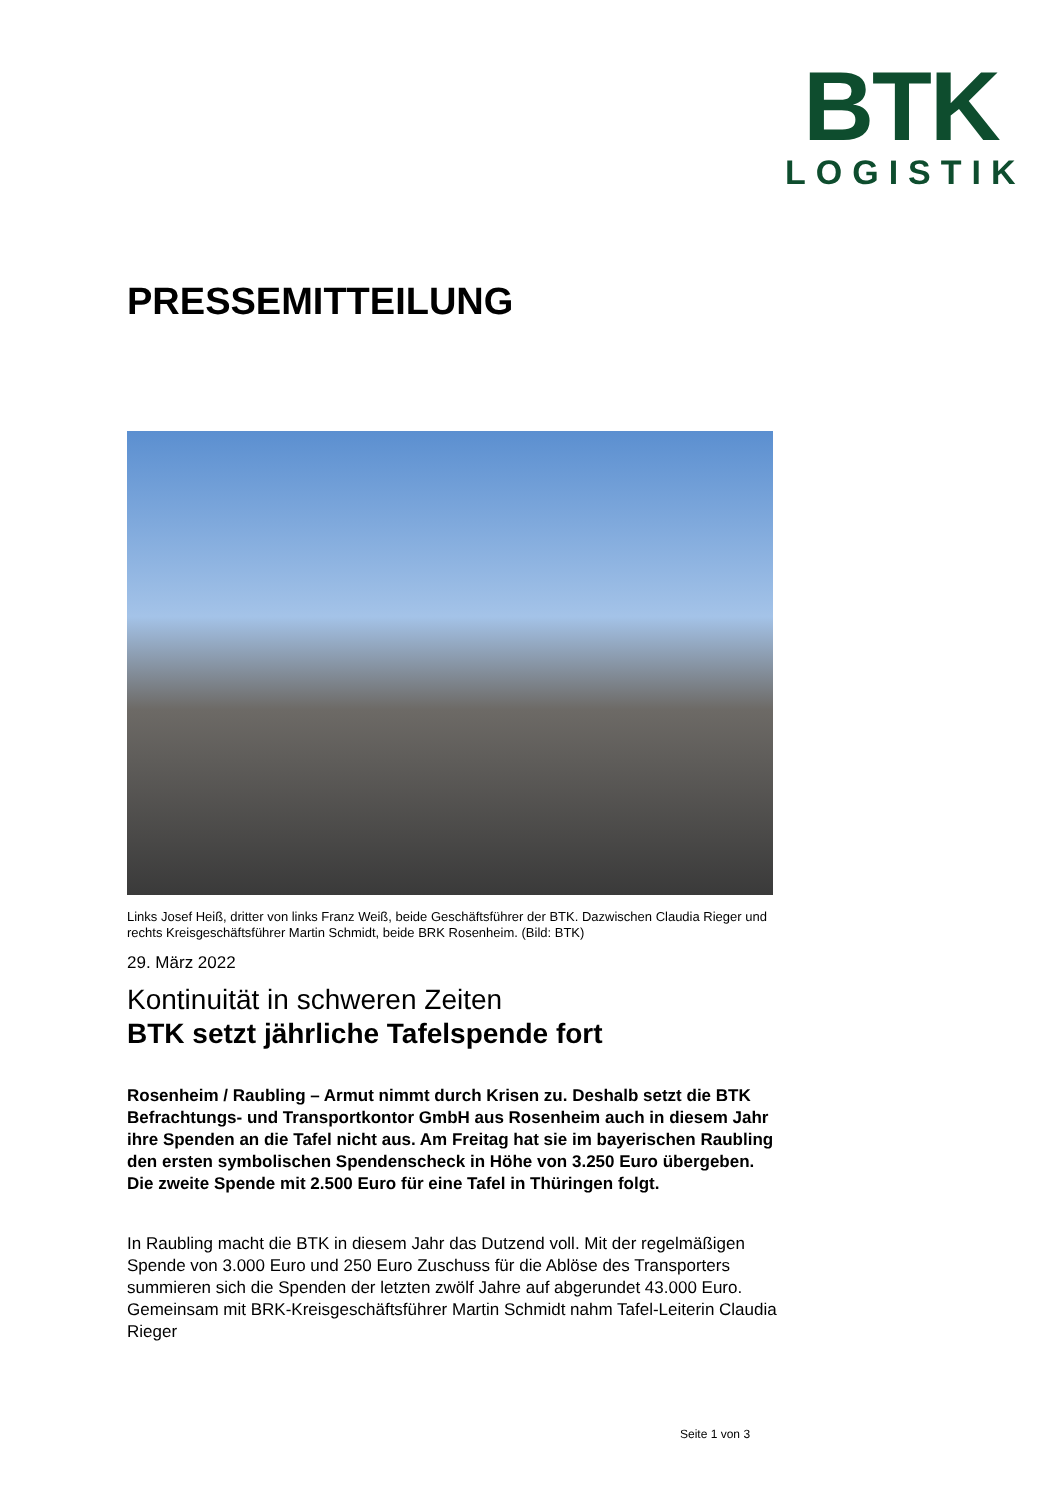BTK
LOGISTIK
PRESSEMITTEILUNG
Links Josef Heiß, dritter von links Franz Weiß, beide Geschäftsführer der BTK. Dazwischen Claudia Rieger und rechts Kreisgeschäftsführer Martin Schmidt, beide BRK Rosenheim. (Bild: BTK)
29. März 2022
Kontinuität in schweren Zeiten
BTK setzt jährliche Tafelspende fort
Rosenheim / Raubling – Armut nimmt durch Krisen zu. Deshalb setzt die BTK Befrachtungs- und Transportkontor GmbH aus Rosenheim auch in diesem Jahr ihre Spenden an die Tafel nicht aus. Am Freitag hat sie im bayerischen Raubling den ersten symbolischen Spendenscheck in Höhe von 3.250 Euro übergeben. Die zweite Spende mit 2.500 Euro für eine Tafel in Thüringen folgt.
In Raubling macht die BTK in diesem Jahr das Dutzend voll. Mit der regelmäßigen Spende von 3.000 Euro und 250 Euro Zuschuss für die Ablöse des Transporters summieren sich die Spenden der letzten zwölf Jahre auf abgerundet 43.000 Euro. Gemeinsam mit BRK-Kreisgeschäftsführer Martin Schmidt nahm Tafel-Leiterin Claudia Rieger
Seite 1 von 3